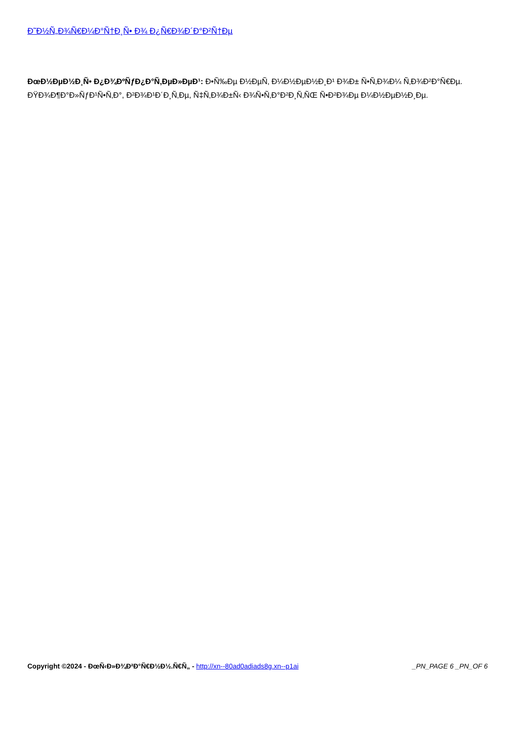Ð˜Ð½Ñ„Ð¾Ñ€Ð¼Ð°Ñ†Ð¸Ñ• Ð¾ Ð¿Ñ€Ð¾Ð´Ð°Ð²Ñ†Ðµ
ÐœÐ½ÐµÐ½Ð¸Ñ• Ð¿Ð¾ÐºÑƒÐ¿Ð°Ñ‚ÐµÐ»ÐµÐ¹: Ð•Ñ‰Ðµ Ð½ÐµÑ‚ Ð¼Ð½ÐµÐ½Ð¸Ð¹ Ð¾Ð± Ñ•Ñ‚Ð¾Ð¼ Ñ‚Ð¾Ð²Ð°Ñ€Ðµ.
ÐŸÐ¾Ð¶Ð°Ð»ÑƒÐ¹Ñ•Ñ‚Ð°, Ð²Ð¾Ð¹Ð´Ð¸Ñ‚Ðµ, Ñ‡Ñ‚Ð¾Ð±Ñ‹ Ð¾Ñ•Ñ‚Ð°Ð²Ð¸Ñ‚ÑŒ Ñ•Ð²Ð¾Ðµ Ð¼Ð½ÐµÐ½Ð¸Ðµ.
Copyright ©2024 - ÐœÑ‹Ð»Ð¾Ð²Ð°Ñ€Ð½Ð½.Ñ€Ñ„ - http://xn--80ad0adiads8g.xn--p1ai _PN_PAGE 6 _PN_OF 6